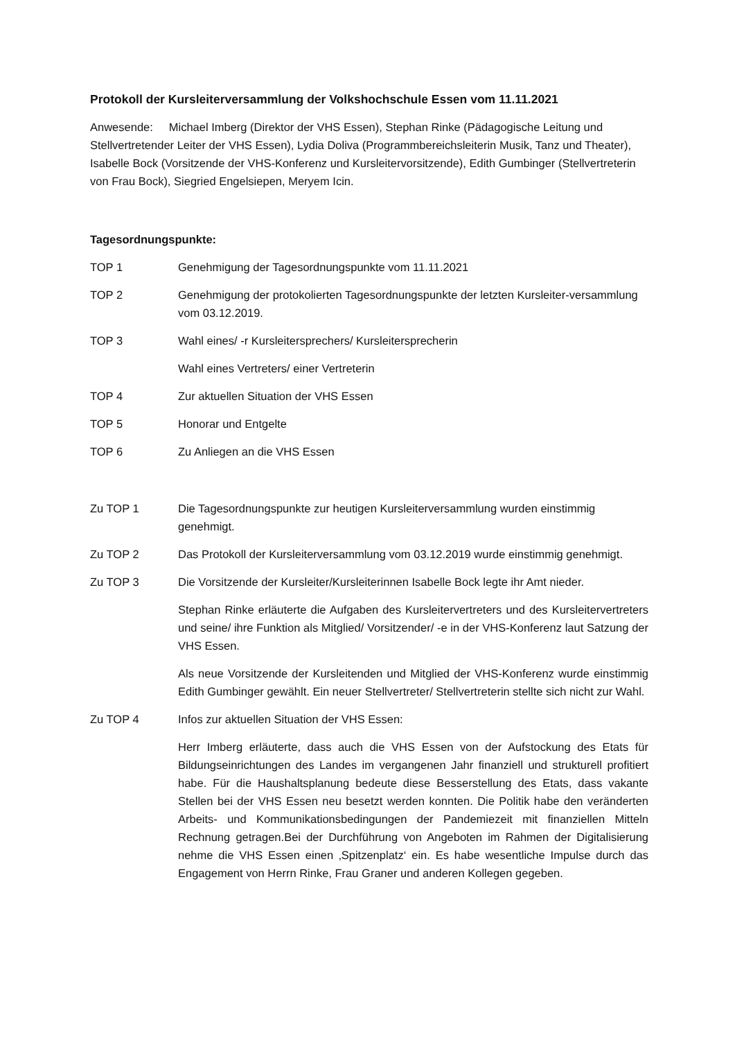Protokoll der Kursleiterversammlung der Volkshochschule Essen vom 11.11.2021
Anwesende: Michael Imberg (Direktor der VHS Essen), Stephan Rinke (Pädagogische Leitung und Stellvertretender Leiter der VHS Essen), Lydia Doliva (Programmbereichsleiterin Musik, Tanz und Theater), Isabelle Bock (Vorsitzende der VHS-Konferenz und Kursleitervorsitzende), Edith Gumbinger (Stellvertreterin von Frau Bock), Siegried Engelsiepen, Meryem Icin.
Tagesordnungspunkte:
TOP 1 Genehmigung der Tagesordnungspunkte vom 11.11.2021
TOP 2 Genehmigung der protokolierten Tagesordnungspunkte der letzten Kursleiter-versammlung vom 03.12.2019.
TOP 3 Wahl eines/ -r Kursleitersprechers/ Kursleitersprecherin
Wahl eines Vertreters/ einer Vertreterin
TOP 4 Zur aktuellen Situation der VHS Essen
TOP 5 Honorar und Entgelte
TOP 6 Zu Anliegen an die VHS Essen
Zu TOP 1 Die Tagesordnungspunkte zur heutigen Kursleiterversammlung wurden einstimmig genehmigt.
Zu TOP 2 Das Protokoll der Kursleiterversammlung vom 03.12.2019 wurde einstimmig genehmigt.
Zu TOP 3 Die Vorsitzende der Kursleiter/Kursleiterinnen Isabelle Bock legte ihr Amt nieder.
Stephan Rinke erläuterte die Aufgaben des Kursleitervertreters und des Kursleitervertreters und seine/ ihre Funktion als Mitglied/ Vorsitzender/ -e in der VHS-Konferenz laut Satzung der VHS Essen.
Als neue Vorsitzende der Kursleitenden und Mitglied der VHS-Konferenz wurde einstimmig Edith Gumbinger gewählt. Ein neuer Stellvertreter/ Stellvertreterin stellte sich nicht zur Wahl.
Zu TOP 4 Infos zur aktuellen Situation der VHS Essen:
Herr Imberg erläuterte, dass auch die VHS Essen von der Aufstockung des Etats für Bildungseinrichtungen des Landes im vergangenen Jahr finanziell und strukturell profitiert habe. Für die Haushaltsplanung bedeute diese Besserstellung des Etats, dass vakante Stellen bei der VHS Essen neu besetzt werden konnten. Die Politik habe den veränderten Arbeits- und Kommunikationsbedingungen der Pandemiezeit mit finanziellen Mitteln Rechnung getragen.Bei der Durchführung von Angeboten im Rahmen der Digitalisierung nehme die VHS Essen einen ‚Spitzenplatz‘ ein. Es habe wesentliche Impulse durch das Engagement von Herrn Rinke, Frau Graner und anderen Kollegen gegeben.